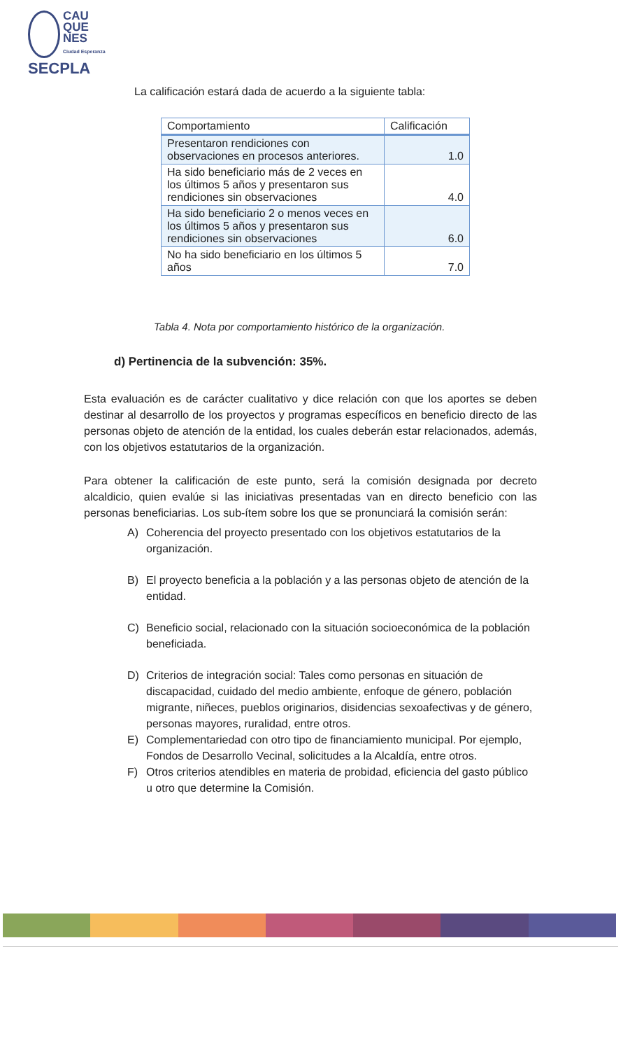CAU
QUE
NES
Ciudad Esperanza
SECPLA
La calificación estará dada de acuerdo a la siguiente tabla:
| Comportamiento | Calificación |
| --- | --- |
| Presentaron rendiciones con observaciones en procesos anteriores. | 1.0 |
| Ha sido beneficiario más de 2 veces en los últimos 5 años y presentaron sus rendiciones sin observaciones | 4.0 |
| Ha sido beneficiario 2 o menos veces en los últimos 5 años y presentaron sus rendiciones sin observaciones | 6.0 |
| No ha sido beneficiario en los últimos 5 años | 7.0 |
Tabla 4. Nota por comportamiento histórico de la organización.
d) Pertinencia de la subvención: 35%.
Esta evaluación es de carácter cualitativo y dice relación con que los aportes se deben destinar al desarrollo de los proyectos y programas específicos en beneficio directo de las personas objeto de atención de la entidad, los cuales deberán estar relacionados, además, con los objetivos estatutarios de la organización.
Para obtener la calificación de este punto, será la comisión designada por decreto alcaldicio, quien evalúe si las iniciativas presentadas van en directo beneficio con las personas beneficiarias. Los sub-ítem sobre los que se pronunciará la comisión serán:
A) Coherencia del proyecto presentado con los objetivos estatutarios de la organización.
B) El proyecto beneficia a la población y a las personas objeto de atención de la entidad.
C) Beneficio social, relacionado con la situación socioeconómica de la población beneficiada.
D) Criterios de integración social: Tales como personas en situación de discapacidad, cuidado del medio ambiente, enfoque de género, población migrante, niñeces, pueblos originarios, disidencias sexoafectivas y de género, personas mayores, ruralidad, entre otros.
E) Complementariedad con otro tipo de financiamiento municipal. Por ejemplo, Fondos de Desarrollo Vecinal, solicitudes a la Alcaldía, entre otros.
F) Otros criterios atendibles en materia de probidad, eficiencia del gasto público u otro que determine la Comisión.